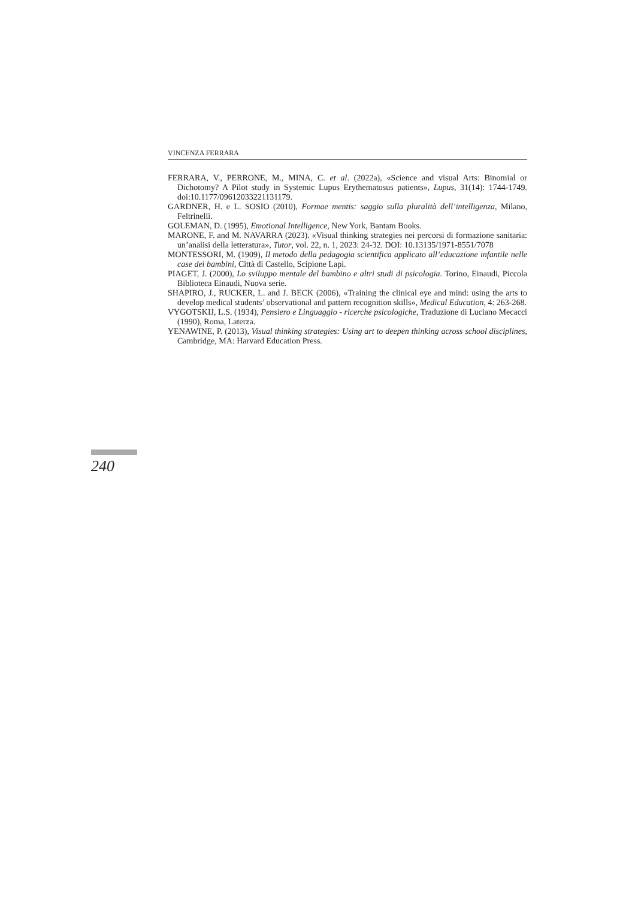VINCENZA FERRARA
FERRARA, V., PERRONE, M., MINA, C. et al. (2022a), «Science and visual Arts: Binomial or Dichotomy? A Pilot study in Systemic Lupus Erythematosus patients», Lupus, 31(14): 1744-1749. doi:10.1177/09612033221131179.
GARDNER, H. e L. SOSIO (2010), Formae mentis: saggio sulla pluralità dell’intelligenza, Milano, Feltrinelli.
GOLEMAN, D. (1995), Emotional Intelligence, New York, Bantam Books.
MARONE, F. and M. NAVARRA (2023). «Visual thinking strategies nei percorsi di formazione sanitaria: un’analisi della letteratura», Tutor, vol. 22, n. 1, 2023: 24-32. DOI: 10.13135/1971-8551/7078
MONTESSORI, M. (1909), Il metodo della pedagogia scientifica applicato all’educazione infantile nelle case dei bambini, Città di Castello, Scipione Lapi.
PIAGET, J. (2000), Lo sviluppo mentale del bambino e altri studi di psicologia. Torino, Einaudi, Piccola Biblioteca Einaudi, Nuova serie.
SHAPIRO, J., RUCKER, L. and J. BECK (2006), «Training the clinical eye and mind: using the arts to develop medical students’ observational and pattern recognition skills», Medical Education, 4: 263-268.
VYGOTSKIJ, L.S. (1934), Pensiero e Linguaggio - ricerche psicologiche, Traduzione di Luciano Mecacci (1990), Roma, Laterza.
YENAWINE, P. (2013), Visual thinking strategies: Using art to deepen thinking across school disciplines, Cambridge, MA: Harvard Education Press.
240